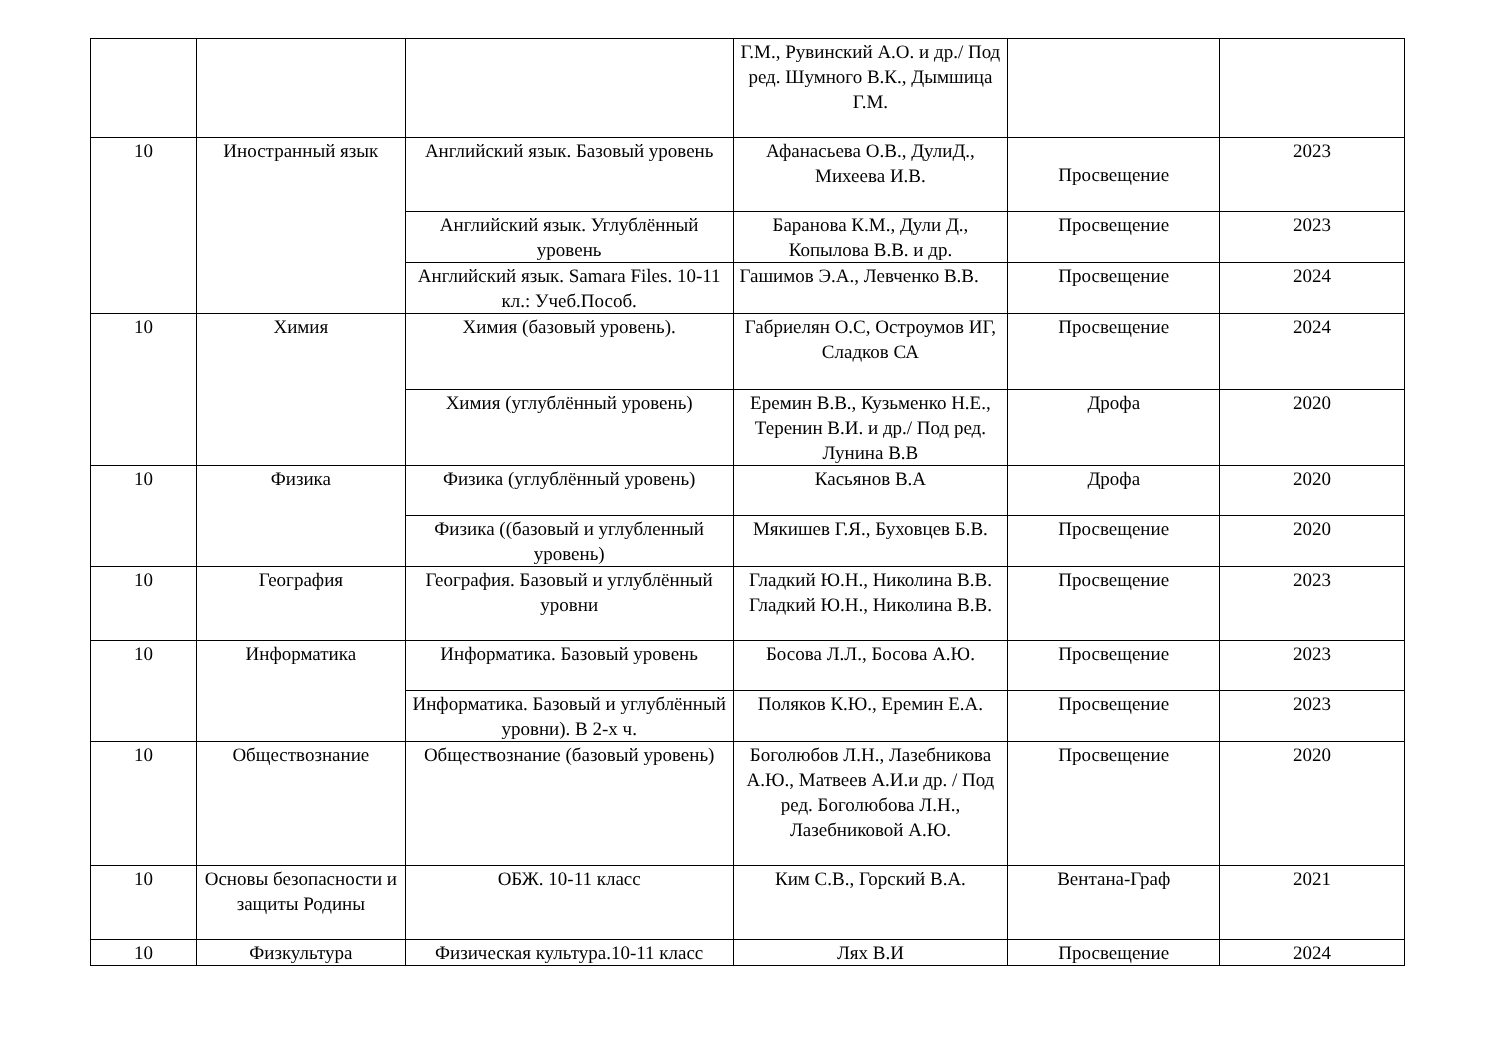| | | | Г.М., Рувинский А.О. и др./ Под ред. Шумного В.К., Дымшица Г.М. | | |
| 10 | Иностранный язык | Английский язык. Базовый уровень | Афанасьева О.В., ДулиД., Михеева И.В. | Просвещение | 2023 |
| | | Английский язык. Углублённый уровень | Баранова К.М., Дули Д., Копылова В.В. и др. | Просвещение | 2023 |
| | | Английский язык. Samara Files. 10-11 кл.: Учеб.Пособ. | Гашимов Э.А., Левченко В.В. | Просвещение | 2024 |
| 10 | Химия | Химия (базовый уровень). | Габриелян О.С, Остроумов ИГ, Сладков СА | Просвещение | 2024 |
| | | Химия (углублённый уровень) | Еремин В.В., Кузьменко Н.Е., Теренин В.И. и др./ Под ред. Лунина В.В | Дрофа | 2020 |
| 10 | Физика | Физика (углублённый уровень) | Касьянов В.А | Дрофа | 2020 |
| | | Физика ((базовый и углубленный уровень) | Мякишев Г.Я., Буховцев Б.В. | Просвещение | 2020 |
| 10 | География | География. Базовый и углублённый уровни | Гладкий Ю.Н., Николина В.В. Гладкий Ю.Н., Николина В.В. | Просвещение | 2023 |
| 10 | Информатика | Информатика. Базовый уровень | Босова Л.Л., Босова А.Ю. | Просвещение | 2023 |
| | | Информатика. Базовый и углублённый уровни). В 2-х ч. | Поляков К.Ю., Еремин Е.А. | Просвещение | 2023 |
| 10 | Обществознание | Обществознание (базовый уровень) | Боголюбов Л.Н., Лазебникова А.Ю., Матвеев А.И.и др. / Под ред. Боголюбова Л.Н., Лазебниковой А.Ю. | Просвещение | 2020 |
| 10 | Основы безопасности и защиты Родины | ОБЖ. 10-11 класс | Ким С.В., Горский В.А. | Вентана-Граф | 2021 |
| 10 | Физкультура | Физическая культура.10-11 класс | Лях В.И | Просвещение | 2024 |